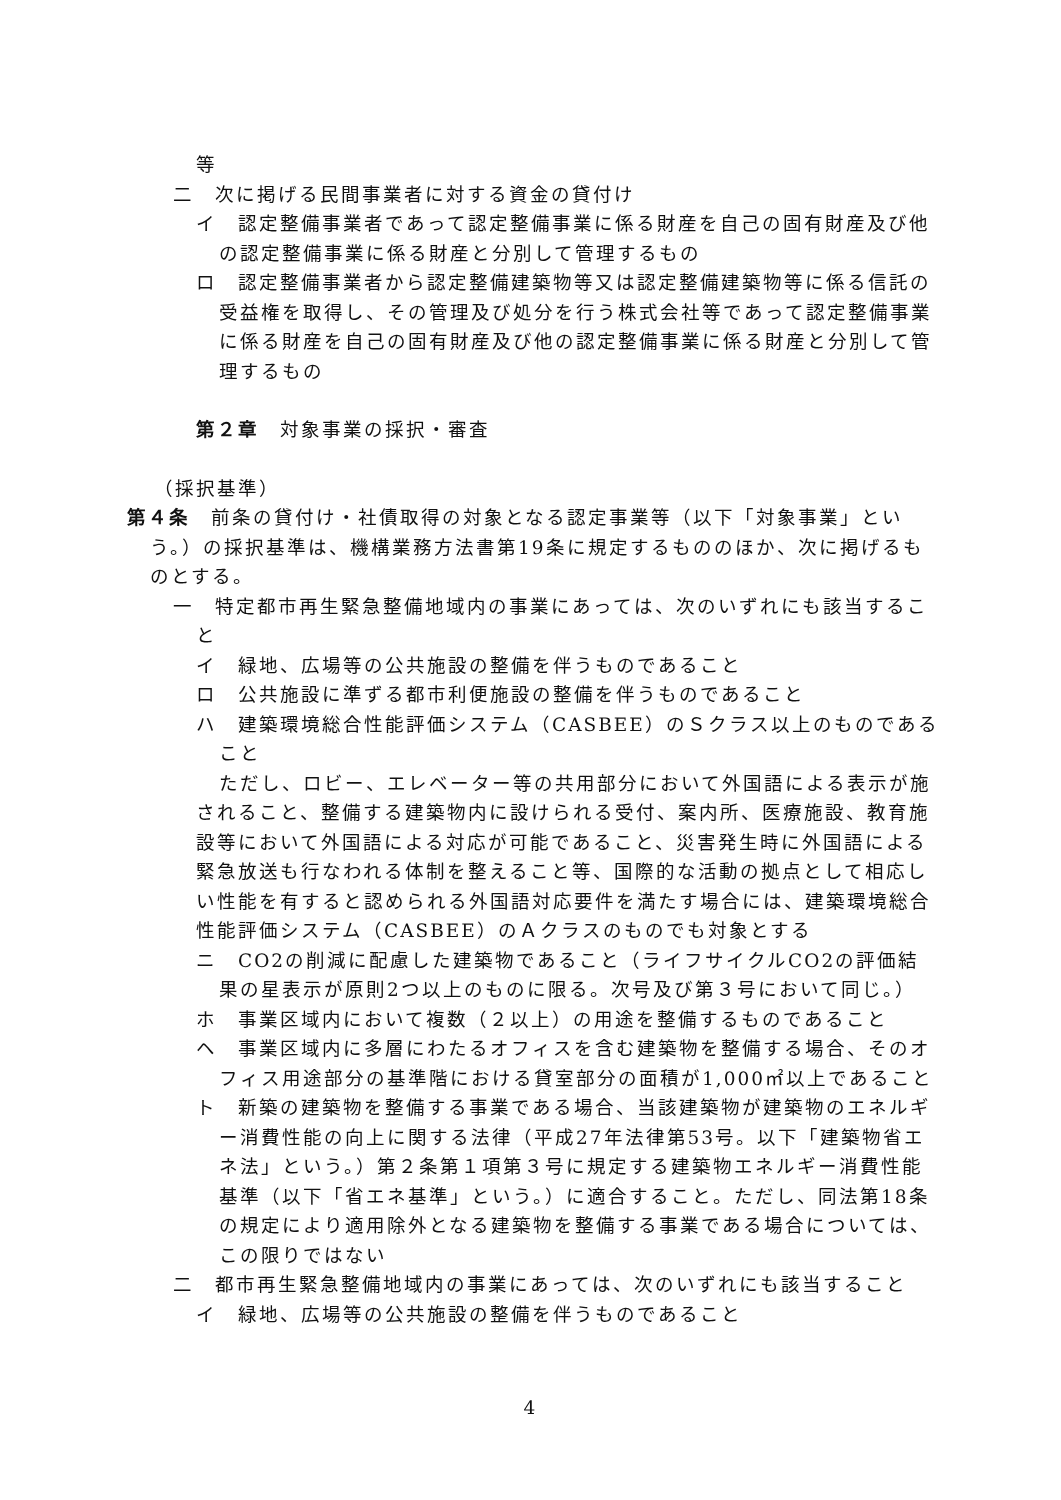等
二　次に掲げる民間事業者に対する資金の貸付け
イ　認定整備事業者であって認定整備事業に係る財産を自己の固有財産及び他の認定整備事業に係る財産と分別して管理するもの
ロ　認定整備事業者から認定整備建築物等又は認定整備建築物等に係る信託の受益権を取得し、その管理及び処分を行う株式会社等であって認定整備事業に係る財産を自己の固有財産及び他の認定整備事業に係る財産と分別して管理するもの
第２章　対象事業の採択・審査
（採択基準）
第４条　前条の貸付け・社債取得の対象となる認定事業等（以下「対象事業」という。）の採択基準は、機構業務方法書第19条に規定するもののほか、次に掲げるものとする。
一　特定都市再生緊急整備地域内の事業にあっては、次のいずれにも該当すること
イ　緑地、広場等の公共施設の整備を伴うものであること
ロ　公共施設に準ずる都市利便施設の整備を伴うものであること
ハ　建築環境総合性能評価システム（CASBEE）のＳクラス以上のものであること
ただし、ロビー、エレベーター等の共用部分において外国語による表示が施されること、整備する建築物内に設けられる受付、案内所、医療施設、教育施設等において外国語による対応が可能であること、災害発生時に外国語による緊急放送も行なわれる体制を整えること等、国際的な活動の拠点として相応しい性能を有すると認められる外国語対応要件を満たす場合には、建築環境総合性能評価システム（CASBEE）のＡクラスのものでも対象とする
ニ　CO2の削減に配慮した建築物であること（ライフサイクルCO2の評価結果の星表示が原則2つ以上のものに限る。次号及び第３号において同じ。）
ホ　事業区域内において複数（２以上）の用途を整備するものであること
ヘ　事業区域内に多層にわたるオフィスを含む建築物を整備する場合、そのオフィス用途部分の基準階における貸室部分の面積が1,000㎡以上であること
ト　新築の建築物を整備する事業である場合、当該建築物が建築物のエネルギー消費性能の向上に関する法律（平成27年法律第53号。以下「建築物省エネ法」という。）第２条第１項第３号に規定する建築物エネルギー消費性能基準（以下「省エネ基準」という。）に適合すること。ただし、同法第18条の規定により適用除外となる建築物を整備する事業である場合については、この限りではない
二　都市再生緊急整備地域内の事業にあっては、次のいずれにも該当すること
イ　緑地、広場等の公共施設の整備を伴うものであること
4